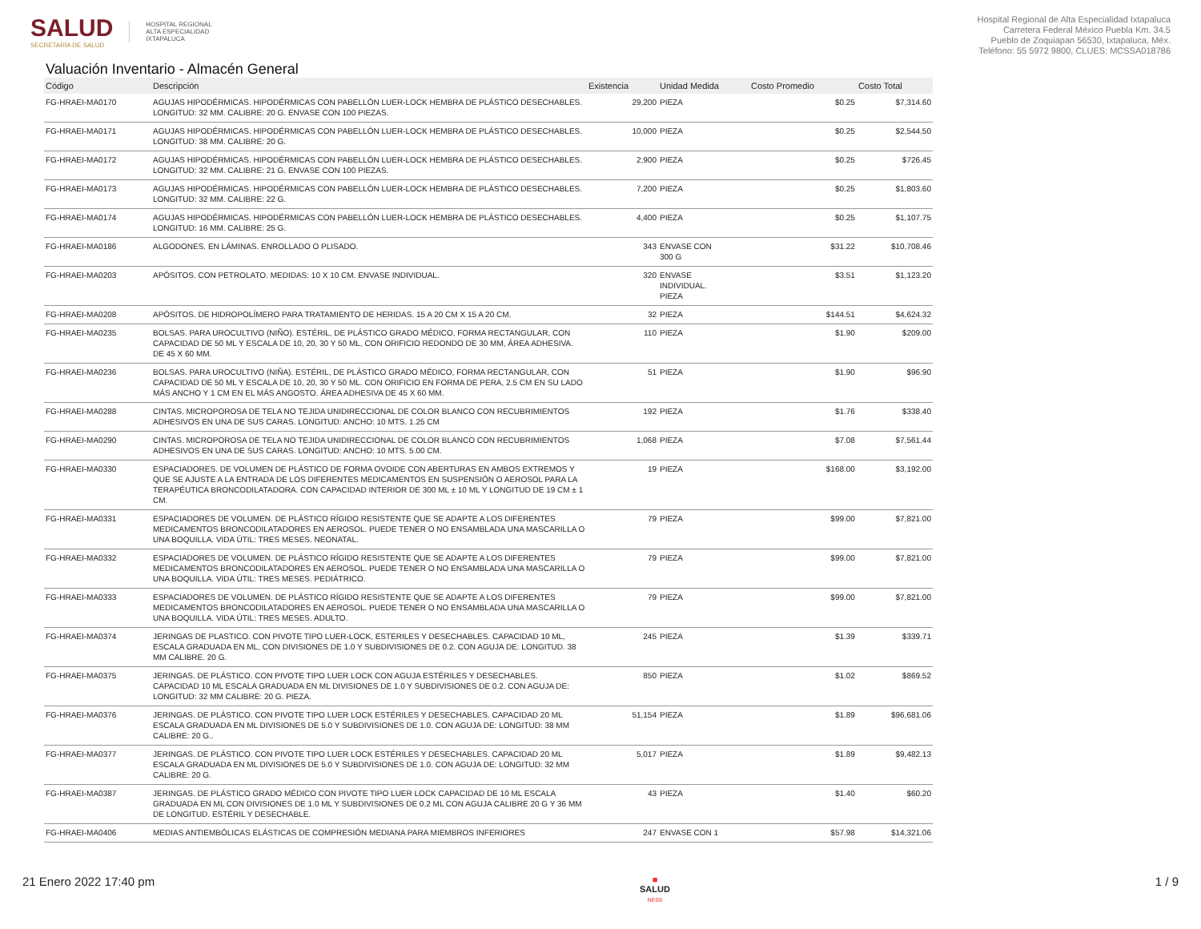SALUD
SECRETARÍA DE SALUD
HOSPITAL REGIONAL
ALTA ESPECIALIDAD
IXTAPALUCA
Hospital Regional de Alta Especialidad Ixtapaluca
Carretera Federal México Puebla Km. 34.5
Pueblo de Zoquiapan 56530, Ixtapaluca, Méx.
Teléfono: 55 5972 9800, CLUES: MCSSA018786
Valuación Inventario - Almacén General
| Código | Descripción | Existencia | Unidad Medida | Costo Promedio | Costo Total |
| --- | --- | --- | --- | --- | --- |
| FG-HRAEI-MA0170 | AGUJAS HIPODÉRMICAS. HIPODÉRMICAS CON PABELLÓN LUER-LOCK HEMBRA DE PLÁSTICO DESECHABLES. LONGITUD: 32 MM. CALIBRE: 20 G. ENVASE CON 100 PIEZAS. | 29,200 | PIEZA | $0.25 | $7,314.60 |
| FG-HRAEI-MA0171 | AGUJAS HIPODÉRMICAS. HIPODÉRMICAS CON PABELLÓN LUER-LOCK HEMBRA DE PLÁSTICO DESECHABLES. LONGITUD: 38 MM. CALIBRE: 20 G. | 10,000 | PIEZA | $0.25 | $2,544.50 |
| FG-HRAEI-MA0172 | AGUJAS HIPODÉRMICAS. HIPODÉRMICAS CON PABELLÓN LUER-LOCK HEMBRA DE PLÁSTICO DESECHABLES. LONGITUD: 32 MM. CALIBRE: 21 G. ENVASE CON 100 PIEZAS. | 2,900 | PIEZA | $0.25 | $726.45 |
| FG-HRAEI-MA0173 | AGUJAS HIPODÉRMICAS. HIPODÉRMICAS CON PABELLÓN LUER-LOCK HEMBRA DE PLÁSTICO DESECHABLES. LONGITUD: 32 MM. CALIBRE: 22 G. | 7,200 | PIEZA | $0.25 | $1,803.60 |
| FG-HRAEI-MA0174 | AGUJAS HIPODÉRMICAS. HIPODÉRMICAS CON PABELLÓN LUER-LOCK HEMBRA DE PLÁSTICO DESECHABLES. LONGITUD: 16 MM. CALIBRE: 25 G. | 4,400 | PIEZA | $0.25 | $1,107.75 |
| FG-HRAEI-MA0186 | ALGODONES. EN LÁMINAS. ENROLLADO O PLISADO. | 343 | ENVASE CON 300 G | $31.22 | $10,708.46 |
| FG-HRAEI-MA0203 | APÓSITOS. CON PETROLATO. MEDIDAS: 10 X 10 CM. ENVASE INDIVIDUAL. | 320 | ENVASE INDIVIDUAL. PIEZA | $3.51 | $1,123.20 |
| FG-HRAEI-MA0208 | APÓSITOS. DE HIDROPOLÍMERO PARA TRATAMIENTO DE HERIDAS. 15 A 20 CM X 15 A 20 CM. | 32 | PIEZA | $144.51 | $4,624.32 |
| FG-HRAEI-MA0235 | BOLSAS. PARA UROCULTIVO (NIÑO). ESTÉRIL, DE PLÁSTICO GRADO MÉDICO, FORMA RECTANGULAR, CON CAPACIDAD DE 50 ML Y ESCALA DE 10, 20, 30 Y 50 ML, CON ORIFICIO REDONDO DE 30 MM, ÁREA ADHESIVA. DE 45 X 60 MM. | 110 | PIEZA | $1.90 | $209.00 |
| FG-HRAEI-MA0236 | BOLSAS. PARA UROCULTIVO (NIÑA). ESTÉRIL, DE PLÁSTICO GRADO MÉDICO, FORMA RECTANGULAR, CON CAPACIDAD DE 50 ML Y ESCALA DE 10, 20, 30 Y 50 ML. CON ORIFICIO EN FORMA DE PERA, 2.5 CM EN SU LADO MÁS ANCHO Y 1 CM EN EL MÁS ANGOSTO. ÁREA ADHESIVA DE 45 X 60 MM. | 51 | PIEZA | $1.90 | $96.90 |
| FG-HRAEI-MA0288 | CINTAS. MICROPOROSA DE TELA NO TEJIDA UNIDIRECCIONAL DE COLOR BLANCO CON RECUBRIMIENTOS ADHESIVOS EN UNA DE SUS CARAS. LONGITUD: ANCHO: 10 MTS. 1.25 CM | 192 | PIEZA | $1.76 | $338.40 |
| FG-HRAEI-MA0290 | CINTAS. MICROPOROSA DE TELA NO TEJIDA UNIDIRECCIONAL DE COLOR BLANCO CON RECUBRIMIENTOS ADHESIVOS EN UNA DE SUS CARAS. LONGITUD: ANCHO: 10 MTS. 5.00 CM. | 1,068 | PIEZA | $7.08 | $7,561.44 |
| FG-HRAEI-MA0330 | ESPACIADORES. DE VOLUMEN DE PLÁSTICO DE FORMA OVOIDE CON ABERTURAS EN AMBOS EXTREMOS Y QUE SE AJUSTE A LA ENTRADA DE LOS DIFERENTES MEDICAMENTOS EN SUSPENSIÓN O AEROSOL PARA LA TERAPÉUTICA BRONCODILATADORA. CON CAPACIDAD INTERIOR DE 300 ML ± 10 ML Y LONGITUD DE 19 CM ± 1 CM. | 19 | PIEZA | $168.00 | $3,192.00 |
| FG-HRAEI-MA0331 | ESPACIADORES DE VOLUMEN. DE PLÁSTICO RÍGIDO RESISTENTE QUE SE ADAPTE A LOS DIFERENTES MEDICAMENTOS BRONCODILATADORES EN AEROSOL. PUEDE TENER O NO ENSAMBLADA UNA MASCARILLA O UNA BOQUILLA. VIDA ÚTIL: TRES MESES. NEONATAL. | 79 | PIEZA | $99.00 | $7,821.00 |
| FG-HRAEI-MA0332 | ESPACIADORES DE VOLUMEN. DE PLÁSTICO RÍGIDO RESISTENTE QUE SE ADAPTE A LOS DIFERENTES MEDICAMENTOS BRONCODILATADORES EN AEROSOL. PUEDE TENER O NO ENSAMBLADA UNA MASCARILLA O UNA BOQUILLA. VIDA ÚTIL: TRES MESES. PEDIÁTRICO. | 79 | PIEZA | $99.00 | $7,821.00 |
| FG-HRAEI-MA0333 | ESPACIADORES DE VOLUMEN. DE PLÁSTICO RÍGIDO RESISTENTE QUE SE ADAPTE A LOS DIFERENTES MEDICAMENTOS BRONCODILATADORES EN AEROSOL. PUEDE TENER O NO ENSAMBLADA UNA MASCARILLA O UNA BOQUILLA. VIDA ÚTIL: TRES MESES. ADULTO. | 79 | PIEZA | $99.00 | $7,821.00 |
| FG-HRAEI-MA0374 | JERINGAS DE PLASTICO. CON PIVOTE TIPO LUER-LOCK, ESTERILES Y DESECHABLES. CAPACIDAD 10 ML, ESCALA GRADUADA EN ML, CON DIVISIONES DE 1.0 Y SUBDIVISIONES DE 0.2. CON AGUJA DE: LONGITUD. 38 MM CALIBRE. 20 G. | 245 | PIEZA | $1.39 | $339.71 |
| FG-HRAEI-MA0375 | JERINGAS. DE PLÁSTICO. CON PIVOTE TIPO LUER LOCK CON AGUJA ESTÉRILES Y DESECHABLES. CAPACIDAD 10 ML ESCALA GRADUADA EN ML DIVISIONES DE 1.0 Y SUBDIVISIONES DE 0.2. CON AGUJA DE: LONGITUD: 32 MM CALIBRE: 20 G. PIEZA. | 850 | PIEZA | $1.02 | $869.52 |
| FG-HRAEI-MA0376 | JERINGAS. DE PLÁSTICO. CON PIVOTE TIPO LUER LOCK ESTÉRILES Y DESECHABLES. CAPACIDAD 20 ML ESCALA GRADUADA EN ML DIVISIONES DE 5.0 Y SUBDIVISIONES DE 1.0. CON AGUJA DE: LONGITUD: 38 MM CALIBRE: 20 G.. | 51,154 | PIEZA | $1.89 | $96,681.06 |
| FG-HRAEI-MA0377 | JERINGAS. DE PLÁSTICO. CON PIVOTE TIPO LUER LOCK ESTÉRILES Y DESECHABLES. CAPACIDAD 20 ML ESCALA GRADUADA EN ML DIVISIONES DE 5.0 Y SUBDIVISIONES DE 1.0. CON AGUJA DE: LONGITUD: 32 MM CALIBRE: 20 G. | 5,017 | PIEZA | $1.89 | $9,482.13 |
| FG-HRAEI-MA0387 | JERINGAS. DE PLÁSTICO GRADO MÉDICO CON PIVOTE TIPO LUER LOCK CAPACIDAD DE 10 ML ESCALA GRADUADA EN ML CON DIVISIONES DE 1.0 ML Y SUBDIVISIONES DE 0.2 ML CON AGUJA CALIBRE 20 G Y 36 MM DE LONGITUD. ESTÉRIL Y DESECHABLE. | 43 | PIEZA | $1.40 | $60.20 |
| FG-HRAEI-MA0406 | MEDIAS ANTIEMBÓLICAS ELÁSTICAS DE COMPRESIÓN MEDIANA PARA MIEMBROS INFERIORES | 247 | ENVASE CON 1 | $57.98 | $14,321.06 |
21 Enero 2022 17:40 pm ■
SALUD
NESS 1 / 9